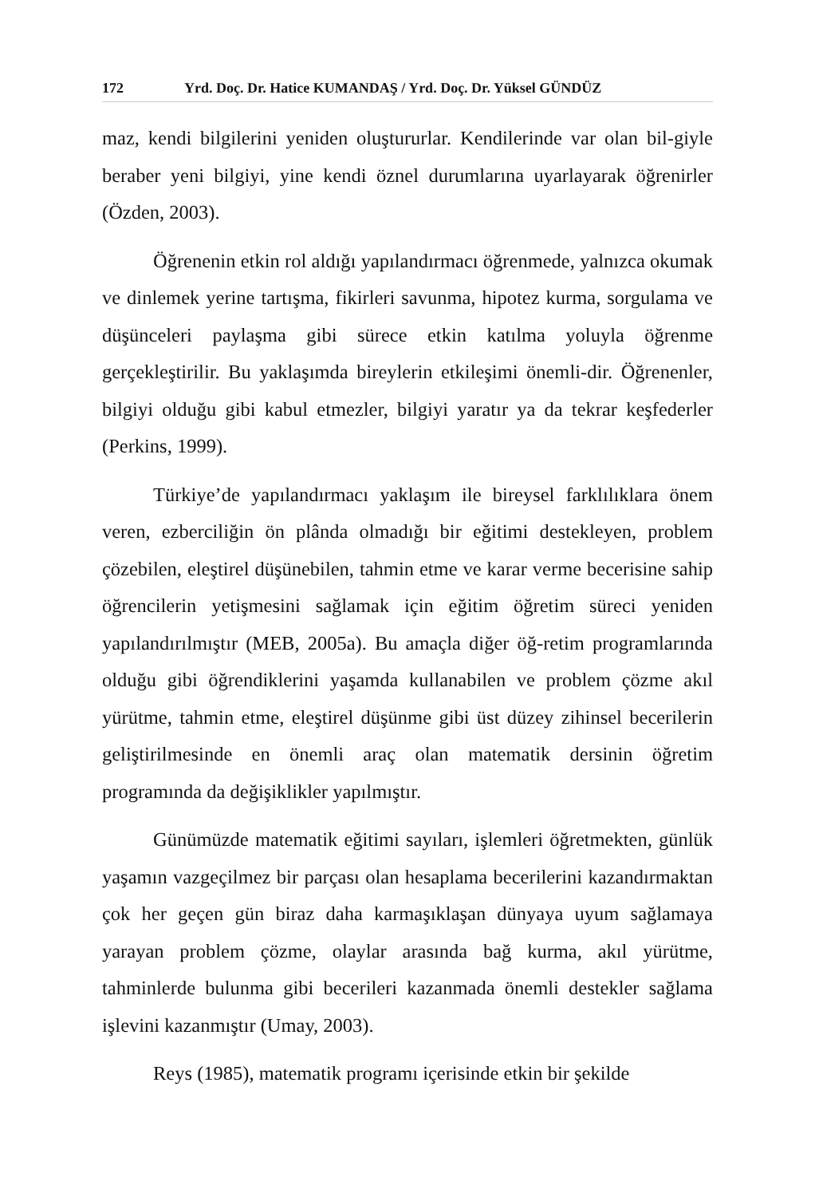172 Yrd. Doç. Dr. Hatice KUMANDAŞ / Yrd. Doç. Dr. Yüksel GÜNDÜZ
maz, kendi bilgilerini yeniden oluştururlar. Kendilerinde var olan bil-giyle beraber yeni bilgiyi, yine kendi öznel durumlarına uyarlayarak öğrenirler (Özden, 2003).
Öğrenenin etkin rol aldığı yapılandırmacı öğrenmede, yalnızca okumak ve dinlemek yerine tartışma, fikirleri savunma, hipotez kurma, sorgulama ve düşünceleri paylaşma gibi sürece etkin katılma yoluyla öğrenme gerçekleştirilir. Bu yaklaşımda bireylerin etkileşimi önemli-dir. Öğrenenler, bilgiyi olduğu gibi kabul etmezler, bilgiyi yaratır ya da tekrar keşfederler (Perkins, 1999).
Türkiye’de yapılandırmacı yaklaşım ile bireysel farklılıklara önem veren, ezberciliğin ön plânda olmadığı bir eğitimi destekleyen, problem çözebilen, eleştirel düşünebilen, tahmin etme ve karar verme becerisine sahip öğrencilerin yetişmesini sağlamak için eğitim öğretim süreci yeniden yapılandırılmıştır (MEB, 2005a). Bu amaçla diğer öğ-retim programlarında olduğu gibi öğrendiklerini yaşamda kullanabilen ve problem çözme akıl yürütme, tahmin etme, eleştirel düşünme gibi üst düzey zihinsel becerilerin geliştirilmesinde en önemli araç olan matematik dersinin öğretim programında da değişiklikler yapılmıştır.
Günümüzde matematik eğitimi sayıları, işlemleri öğretmekten, günlük yaşamın vazgeçilmez bir parçası olan hesaplama becerilerini kazandırmaktan çok her geçen gün biraz daha karmaşıklaşan dünyaya uyum sağlamaya yarayan problem çözme, olaylar arasında bağ kurma, akıl yürütme, tahminlerde bulunma gibi becerileri kazanmada önemli destekler sağlama işlevini kazanmıştır (Umay, 2003).
Reys (1985), matematik programı içerisinde etkin bir şekilde